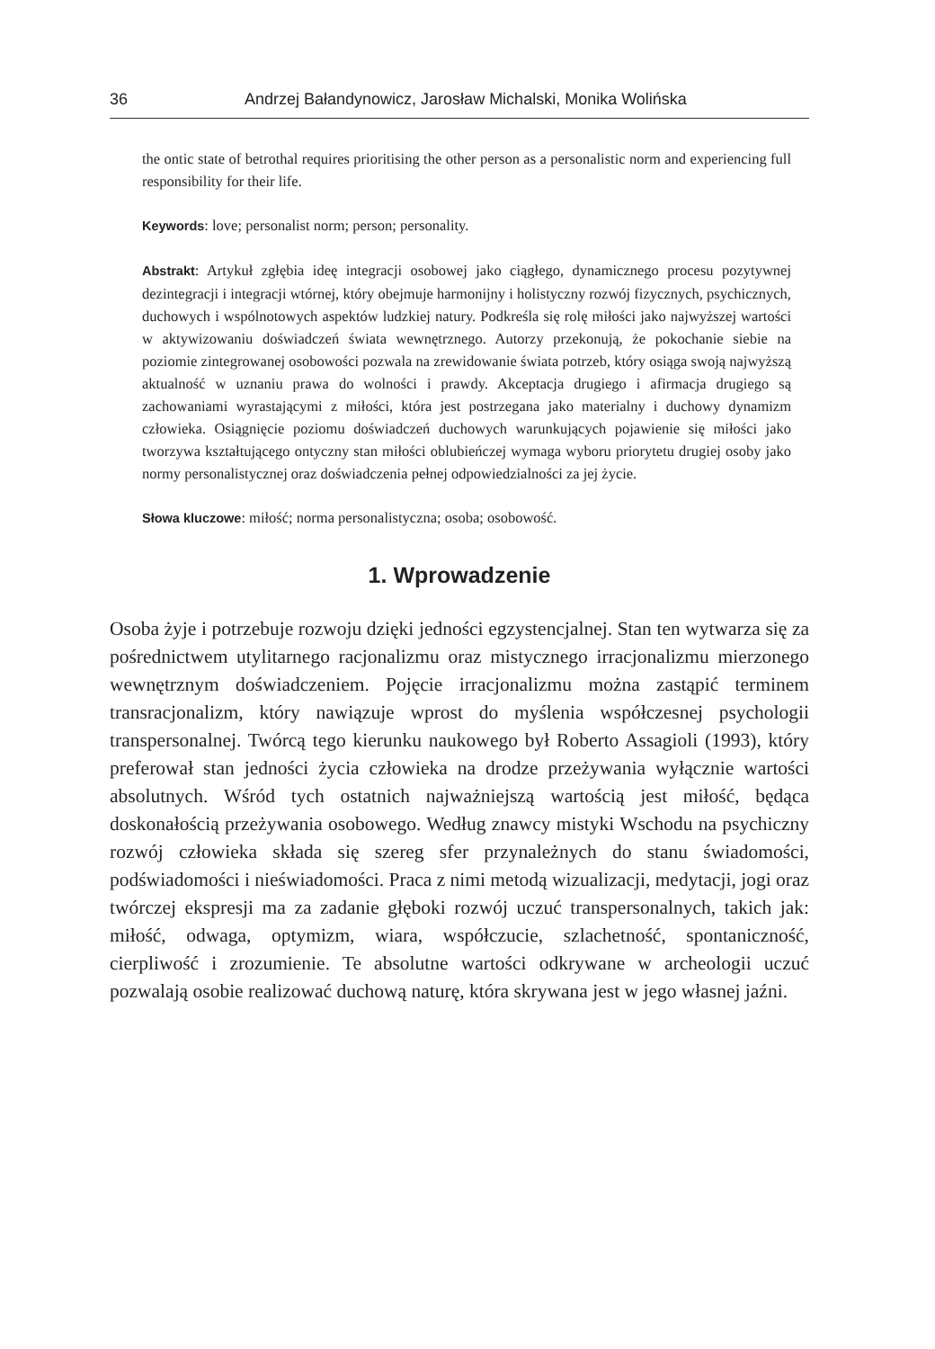36 Andrzej Bałandynowicz, Jarosław Michalski, Monika Wolińska
the ontic state of betrothal requires prioritising the other person as a personalistic norm and experiencing full responsibility for their life.
Keywords: love; personalist norm; person; personality.
Abstrakt: Artykuł zgłębia ideę integracji osobowej jako ciągłego, dynamicznego procesu pozytywnej dezintegracji i integracji wtórnej, który obejmuje harmonijny i holistyczny rozwój fizycznych, psychicznych, duchowych i wspólnotowych aspektów ludzkiej natury. Podkreśla się rolę miłości jako najwyższej wartości w aktywizowaniu doświadczeń świata wewnętrznego. Autorzy przekonują, że pokochanie siebie na poziomie zintegrowanej osobowości pozwala na zrewidowanie świata potrzeb, który osiąga swoją najwyższą aktualność w uznaniu prawa do wolności i prawdy. Akceptacja drugiego i afirmacja drugiego są zachowaniami wyrastającymi z miłości, która jest postrzegana jako materialny i duchowy dynamizm człowieka. Osiągnięcie poziomu doświadczeń duchowych warunkujących pojawienie się miłości jako tworzywa kształtującego ontyczny stan miłości oblubieńczej wymaga wyboru priorytetu drugiej osoby jako normy personalistycznej oraz doświadczenia pełnej odpowiedzialności za jej życie.
Słowa kluczowe: miłość; norma personalistyczna; osoba; osobowość.
1. Wprowadzenie
Osoba żyje i potrzebuje rozwoju dzięki jedności egzystencjalnej. Stan ten wytwarza się za pośrednictwem utylitarnego racjonalizmu oraz mistycznego irracjonalizmu mierzonego wewnętrznym doświadczeniem. Pojęcie irracjonalizmu można zastąpić terminem transracjonalizm, który nawiązuje wprost do myślenia współczesnej psychologii transpersonalnej. Twórcą tego kierunku naukowego był Roberto Assagioli (1993), który preferował stan jedności życia człowieka na drodze przeżywania wyłącznie wartości absolutnych. Wśród tych ostatnich najważniejszą wartością jest miłość, będąca doskonałością przeżywania osobowego. Według znawcy mistyki Wschodu na psychiczny rozwój człowieka składa się szereg sfer przynależnych do stanu świadomości, podświadomości i nieświadomości. Praca z nimi metodą wizualizacji, medytacji, jogi oraz twórczej ekspresji ma za zadanie głęboki rozwój uczuć transpersonalnych, takich jak: miłość, odwaga, optymizm, wiara, współczucie, szlachetność, spontaniczność, cierpliwość i zrozumienie. Te absolutne wartości odkrywane w archeologii uczuć pozwalają osobie realizować duchową naturę, która skrywana jest w jego własnej jaźni.